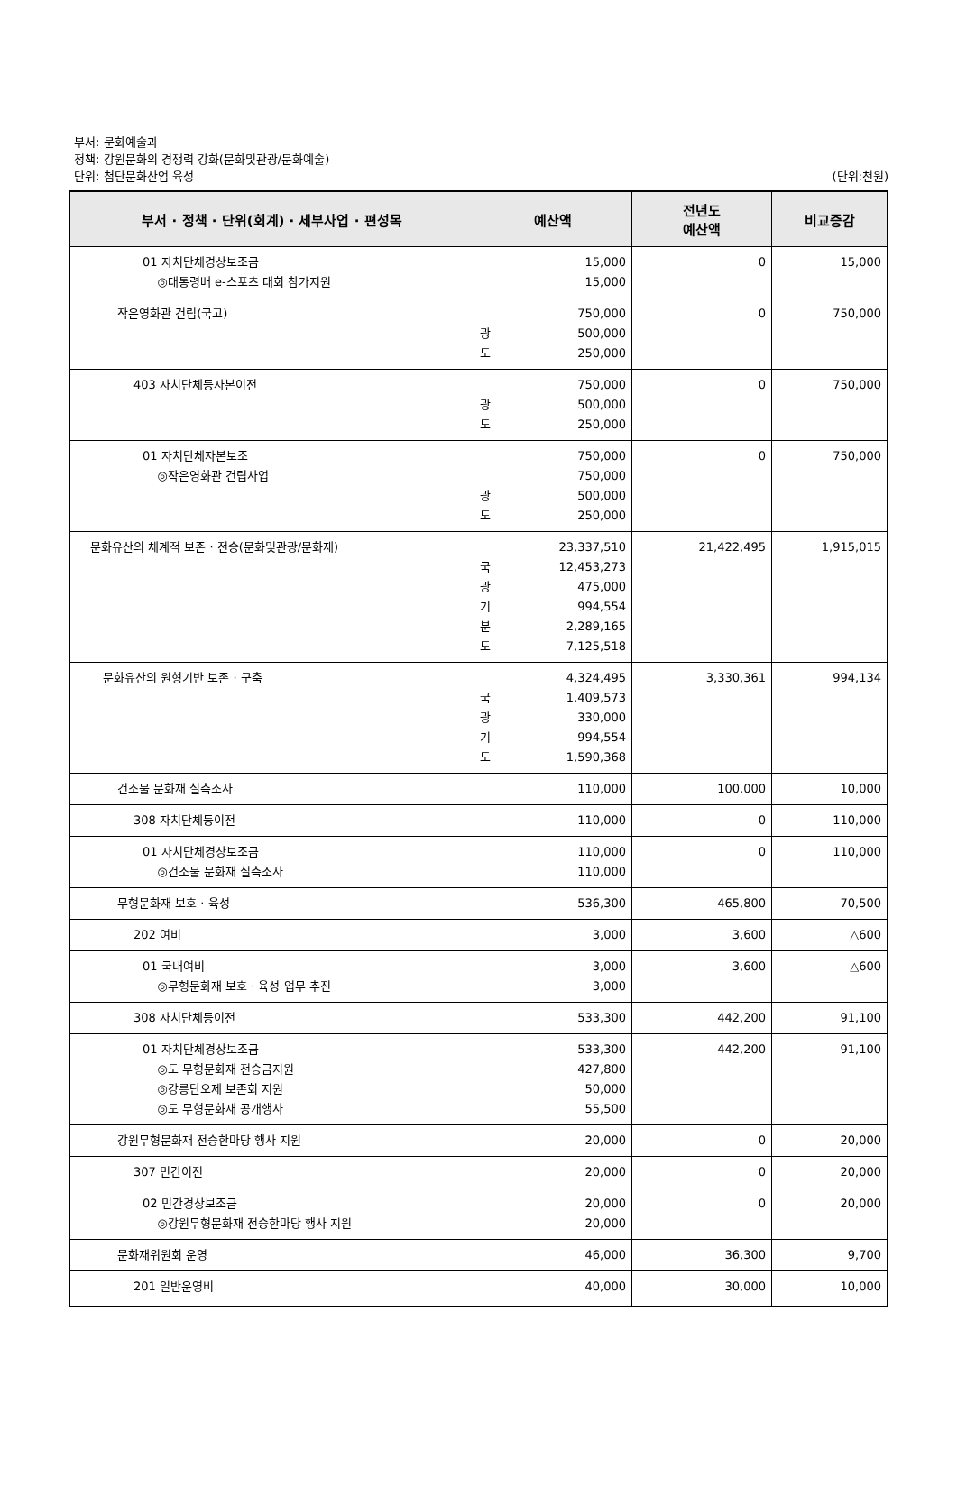부서: 문화예술과
정책: 강원문화의 경쟁력 강화(문화및관광/문화예술)
단위: 첨단문화산업 육성
(단위:천원)
| 부서 · 정책 · 단위(회계) · 세부사업 · 편성목 | 예산액 | 전년도 예산액 | 비교증감 |
| --- | --- | --- | --- |
| 01 자치단체경상보조금 ◎대통령배 e-스포츠 대회 참가지원 | 15,000 15,000 | 0 | 15,000 |
| 작은영화관 건립(국고) | 750,000 광 500,000 도 250,000 | 0 | 750,000 |
| 403 자치단체등자본이전 | 750,000 광 500,000 도 250,000 | 0 | 750,000 |
| 01 자치단체자본보조 ◎작은영화관 건립사업 | 750,000 750,000 광 500,000 도 250,000 | 0 | 750,000 |
| 문화유산의 체계적 보존 · 전승(문화및관광/문화재) | 23,337,510 국 12,453,273 광 475,000 기 994,554 분 2,289,165 도 7,125,518 | 21,422,495 | 1,915,015 |
| 문화유산의 원형기반 보존 · 구축 | 4,324,495 국 1,409,573 광 330,000 기 994,554 도 1,590,368 | 3,330,361 | 994,134 |
| 건조물 문화재 실측조사 | 110,000 | 100,000 | 10,000 |
| 308 자치단체등이전 | 110,000 | 0 | 110,000 |
| 01 자치단체경상보조금 ◎건조물 문화재 실측조사 | 110,000 110,000 | 0 | 110,000 |
| 무형문화재 보호 · 육성 | 536,300 | 465,800 | 70,500 |
| 202 여비 | 3,000 | 3,600 | △600 |
| 01 국내여비 ◎무형문화재 보호 · 육성 업무 추진 | 3,000 3,000 | 3,600 | △600 |
| 308 자치단체등이전 | 533,300 | 442,200 | 91,100 |
| 01 자치단체경상보조금 ◎도 무형문화재 전승금지원 ◎강릉단오제 보존회 지원 ◎도 무형문화재 공개행사 | 533,300 427,800 50,000 55,500 | 442,200 | 91,100 |
| 강원무형문화재 전승한마당 행사 지원 | 20,000 | 0 | 20,000 |
| 307 민간이전 | 20,000 | 0 | 20,000 |
| 02 민간경상보조금 ◎강원무형문화재 전승한마당 행사 지원 | 20,000 20,000 | 0 | 20,000 |
| 문화재위원회 운영 | 46,000 | 36,300 | 9,700 |
| 201 일반운영비 | 40,000 | 30,000 | 10,000 |